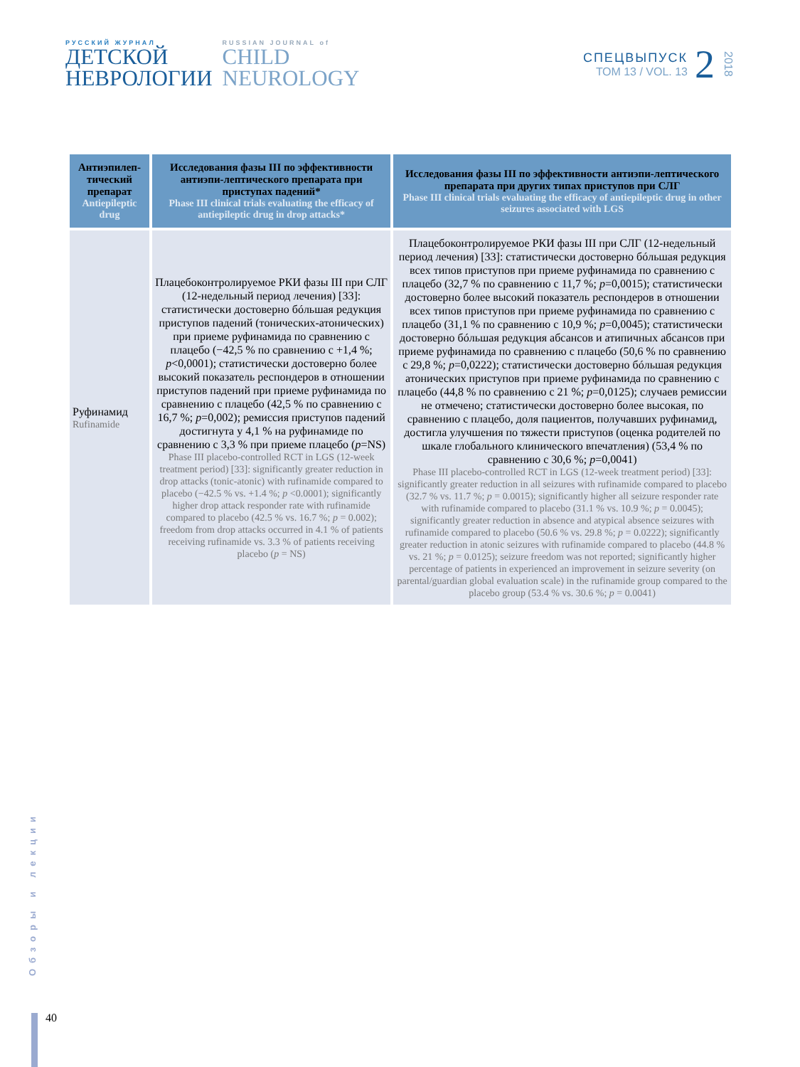РУССКИЙ ЖУРНАЛ
ДЕТСКОЙ
НЕВРОЛОГИИ
RUSSIAN JOURNAL of
CHILD
NEUROLOGY
СПЕЦВЫПУСК
ТОМ 13 / VOL. 13
2
2018
| Антиэпилеп-тический препарат Antiepileptic drug | Исследования фазы III по эффективности антиэпи-лептического препарата при приступах падений* Phase III clinical trials evaluating the efficacy of antiepileptic drug in drop attacks* | Исследования фазы III по эффективности антиэпи-лептического препарата при других типах приступов при СЛГ Phase III clinical trials evaluating the efficacy of antiepileptic drug in other seizures associated with LGS |
| --- | --- | --- |
| Руфинамид Rufinamide | Плацебоконтролируемое РКИ фазы III при СЛГ (12-недельный период лечения) [33]: статистически достоверно бóльшая редукция приступов падений (тонических-атонических) при приеме руфинамида по сравнению с плацебо (−42,5 % по сравнению с +1,4 %; p <0,0001); статистически достоверно более высокий показатель респондеров в отношении приступов падений при приеме руфинамида по сравнению с плацебо (42,5 % по сравнению с 16,7 %; p =0,002); ремиссия приступов падений достигнута у 4,1 % на руфинамиде по сравнению с 3,3 % при приеме плацебо ( p =NS) Phase III placebo-controlled RCT in LGS (12-week treatment period) [33]: significantly greater reduction in drop attacks (tonic-atonic) with rufinamide compared to placebo (−42.5 % vs. +1.4 %; p <0.0001); significantly higher drop attack responder rate with rufinamide compared to placebo (42.5 % vs. 16.7 %; p = 0.002); freedom from drop attacks occurred in 4.1 % of patients receiving rufinamide vs. 3.3 % of patients receiving placebo ( p = NS) | Плацебоконтролируемое РКИ фазы III при СЛГ (12-недельный период лечения) [33]: статистически достоверно бóльшая редукция всех типов приступов при приеме руфинамида по сравнению с плацебо (32,7 % по сравнению с 11,7 %; p =0,0015); статистически достоверно более высокий показатель респондеров в отношении всех типов приступов при приеме руфинамида по сравнению с плацебо (31,1 % по сравнению с 10,9 %; p =0,0045); статистически достоверно бóльшая редукция абсансов и атипичных абсансов при приеме руфинамида по сравнению с плацебо (50,6 % по сравнению с 29,8 %; p =0,0222); статистически достоверно бóльшая редукция атонических приступов при приеме руфинамида по сравнению с плацебо (44,8 % по сравнению с 21 %; p =0,0125); случаев ремиссии не отмечено; статистически достоверно более высокая, по сравнению с плацебо, доля пациентов, получавших руфинамид, достигла улучшения по тяжести приступов (оценка родителей по шкале глобального клинического впечатления) (53,4 % по сравнению с 30,6 %; p =0,0041) Phase III placebo-controlled RCT in LGS (12-week treatment period) [33]: significantly greater reduction in all seizures with rufinamide compared to placebo (32.7 % vs. 11.7 %; p = 0.0015); significantly higher all seizure responder rate with rufinamide compared to placebo (31.1 % vs. 10.9 %; p = 0.0045); significantly greater reduction in absence and atypical absence seizures with rufinamide compared to placebo (50.6 % vs. 29.8 %; p = 0.0222); significantly greater reduction in atonic seizures with rufinamide compared to placebo (44.8 % vs. 21 %; p = 0.0125); seizure freedom was not reported; significantly higher percentage of patients in experienced an improvement in seizure severity (on parental/guardian global evaluation scale) in the rufinamide group compared to the placebo group (53.4 % vs. 30.6 %; p = 0.0041) |
Обзоры и лекции
40